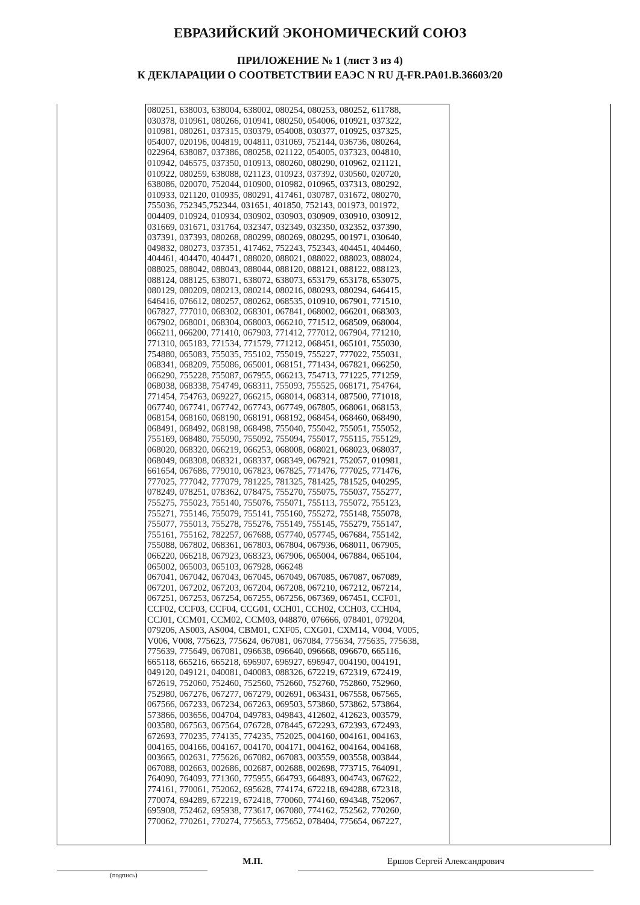ЕВРАЗИЙСКИЙ ЭКОНОМИЧЕСКИЙ СОЮЗ
ПРИЛОЖЕНИЕ № 1 (лист 3 из 4)
К ДЕКЛАРАЦИИ О СООТВЕТСТВИИ ЕАЭС N RU Д-FR.PA01.B.36603/20
080251, 638003, 638004, 638002, 080254, 080253, 080252, 611788,
030378, 010961, 080266, 010941, 080250, 054006, 010921, 037322,
010981, 080261, 037315, 030379, 054008, 030377, 010925, 037325,
054007, 020196, 004819, 004811, 031069, 752144, 036736, 080264,
022964, 638087, 037386, 080258, 021122, 054005, 037323, 004810,
010942, 046575, 037350, 010913, 080260, 080290, 010962, 021121,
010922, 080259, 638088, 021123, 010923, 037392, 030560, 020720,
638086, 020070, 752044, 010900, 010982, 010965, 037313, 080292,
010933, 021120, 010935, 080291, 417461, 030787, 031672, 080270,
755036, 752345,752344, 031651, 401850, 752143, 001973, 001972,
004409, 010924, 010934, 030902, 030903, 030909, 030910, 030912,
031669, 031671, 031764, 032347, 032349, 032350, 032352, 037390,
037391, 037393, 080268, 080299, 080269, 080295, 001971, 030640,
049832, 080273, 037351, 417462, 752243, 752343, 404451, 404460,
404461, 404470, 404471, 088020, 088021, 088022, 088023, 088024,
088025, 088042, 088043, 088044, 088120, 088121, 088122, 088123,
088124, 088125, 638071, 638072, 638073, 653179, 653178, 653075,
080129, 080209, 080213, 080214, 080216, 080293, 080294, 646415,
646416, 076612, 080257, 080262, 068535, 010910, 067901, 771510,
067827, 777010, 068302, 068301, 067841, 068002, 066201, 068303,
067902, 068001, 068304, 068003, 066210, 771512, 068509, 068004,
066211, 066200, 771410, 067903, 771412, 777012, 067904, 771210,
771310, 065183, 771534, 771579, 771212, 068451, 065101, 755030,
754880, 065083, 755035, 755102, 755019, 755227, 777022, 755031,
068341, 068209, 755086, 065001, 068151, 771434, 067821, 066250,
066290, 755228, 755087, 067955, 066213, 754713, 771225, 771259,
068038, 068338, 754749, 068311, 755093, 755525, 068171, 754764,
771454, 754763, 069227, 066215, 068014, 068314, 087500, 771018,
067740, 067741, 067742, 067743, 067749, 067805, 068061, 068153,
068154, 068160, 068190, 068191, 068192, 068454, 068460, 068490,
068491, 068492, 068198, 068498, 755040, 755042, 755051, 755052,
755169, 068480, 755090, 755092, 755094, 755017, 755115, 755129,
068020, 068320, 066219, 066253, 068008, 068021, 068023, 068037,
068049, 068308, 068321, 068337, 068349, 067921, 752057, 010981,
661654, 067686, 779010, 067823, 067825, 771476, 777025, 771476,
777025, 777042, 777079, 781225, 781325, 781425, 781525, 040295,
078249, 078251, 078362, 078475, 755270, 755075, 755037, 755277,
755275, 755023, 755140, 755076, 755071, 755113, 755072, 755123,
755271, 755146, 755079, 755141, 755160, 755272, 755148, 755078,
755077, 755013, 755278, 755276, 755149, 755145, 755279, 755147,
755161, 755162, 782257, 067688, 057740, 057745, 067684, 755142,
755088, 067802, 068361, 067803, 067804, 067936, 068011, 067905,
066220, 066218, 067923, 068323, 067906, 065004, 067884, 065104,
065002, 065003, 065103, 067928, 066248
067041, 067042, 067043, 067045, 067049, 067085, 067087, 067089,
067201, 067202, 067203, 067204, 067208, 067210, 067212, 067214,
067251, 067253, 067254, 067255, 067256, 067369, 067451, CCF01,
CCF02, CCF03, CCF04, CCG01, CCH01, CCH02, CCH03, CCH04,
CCJ01, CCM01, CCM02, CCM03, 048870, 076666, 078401, 079204,
079206, AS003, AS004, CBM01, CXF05, CXG01, CXM14, V004, V005,
V006, V008, 775623, 775624, 067081, 067084, 775634, 775635, 775638,
775639, 775649, 067081, 096638, 096640, 096668, 096670, 665116,
665118, 665216, 665218, 696907, 696927, 696947, 004190, 004191,
049120, 049121, 040081, 040083, 088326, 672219, 672319, 672419,
672619, 752060, 752460, 752560, 752660, 752760, 752860, 752960,
752980, 067276, 067277, 067279, 002691, 063431, 067558, 067565,
067566, 067233, 067234, 067263, 069503, 573860, 573862, 573864,
573866, 003656, 004704, 049783, 049843, 412602, 412623, 003579,
003580, 067563, 067564, 076728, 078445, 672293, 672393, 672493,
672693, 770235, 774135, 774235, 752025, 004160, 004161, 004163,
004165, 004166, 004167, 004170, 004171, 004162, 004164, 004168,
003665, 002631, 775626, 067082, 067083, 003559, 003558, 003844,
067088, 002663, 002686, 002687, 002688, 002698, 773715, 764091,
764090, 764093, 771360, 775955, 664793, 664893, 004743, 067622,
774161, 770061, 752062, 695628, 774174, 672218, 694288, 672318,
770074, 694289, 672219, 672418, 770060, 774160, 694348, 752067,
695908, 752462, 695938, 773617, 067080, 774162, 752562, 770260,
770062, 770261, 770274, 775653, 775652, 078404, 775654, 067227,
М.П. Ершов Сергей Александрович
(подпись)